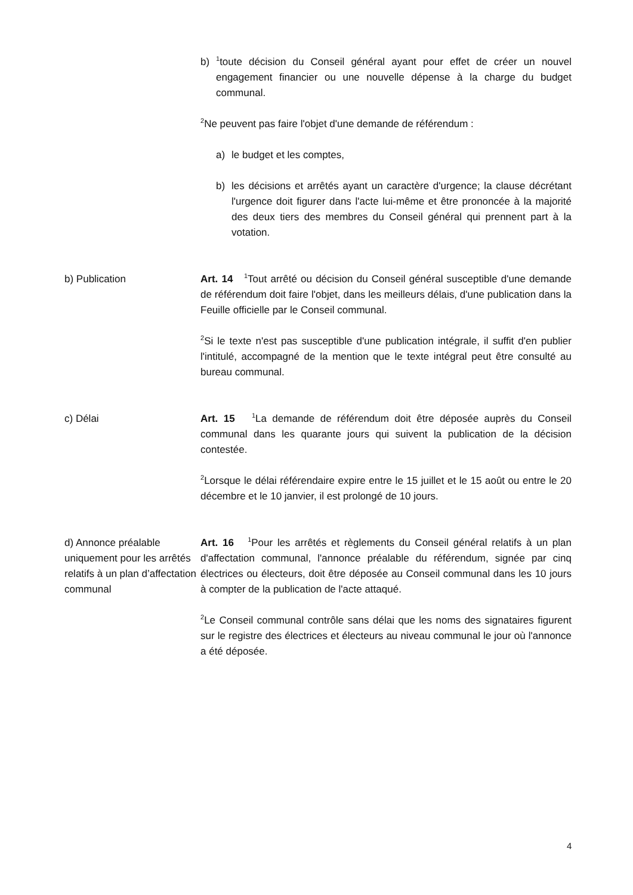b)
<sup>1</sup> toute décision du Conseil général ayant pour effet de créer un nouvel engagement financier ou une nouvelle dépense à la charge du budget communal.
<sup>2</sup> Ne peuvent pas faire l'objet d'une demande de référendum :
a) le budget et les comptes,
b) les décisions et arrêtés ayant un caractère d'urgence; la clause décrétant l'urgence doit figurer dans l'acte lui-même et être prononcée à la majorité des deux tiers des membres du Conseil général qui prennent part à la votation.
b) Publication Art. 14 <sup>1</sup>Tout arrêté ou décision du Conseil général susceptible d'une demande de référendum doit faire l'objet, dans les meilleurs délais, d'une publication dans la Feuille officielle par le Conseil communal.
<sup>2</sup> Si le texte n'est pas susceptible d'une publication intégrale, il suffit d'en publier l'intitulé, accompagné de la mention que le texte intégral peut être consulté au bureau communal.
c) Délai Art. 15 <sup>1</sup>La demande de référendum doit être déposée auprès du Conseil communal dans les quarante jours qui suivent la publication de la décision contestée.
<sup>2</sup> Lorsque le délai référendaire expire entre le 15 juillet et le 15 août ou entre le 20 décembre et le 10 janvier, il est prolongé de 10 jours.
d) Annonce préalable uniquement pour les arrêtés relatifs à un plan d’affectation communal
Art. 16 <sup>1</sup>Pour les arrêtés et règlements du Conseil général relatifs à un plan d'affectation communal, l'annonce préalable du référendum, signée par cinq électrices ou électeurs, doit être déposée au Conseil communal dans les 10 jours à compter de la publication de l'acte attaqué.
<sup>2</sup> Le Conseil communal contrôle sans délai que les noms des signataires figurent sur le registre des électrices et électeurs au niveau communal le jour où l'annonce a été déposée.
4